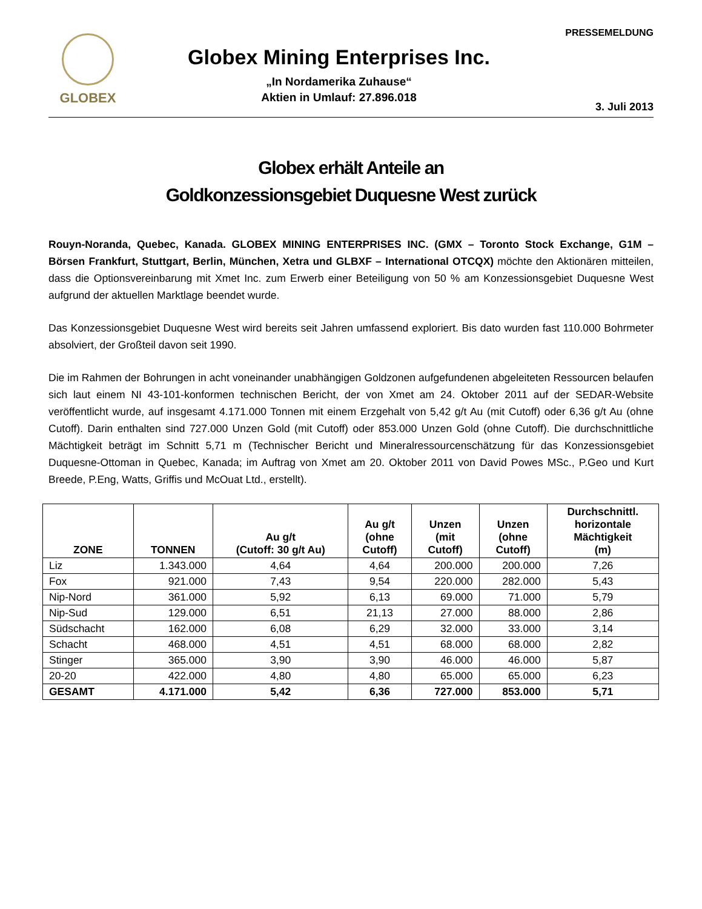GLOBEX
Globex Mining Enterprises Inc.
„In Nordamerika Zuhause“
Aktien in Umlauf: 27.896.018
PRESSEMELDUNG
3. Juli 2013
Globex erhält Anteile an
Goldkonzessionsgebiet Duquesne West zurück
Rouyn-Noranda, Quebec, Kanada. GLOBEX MINING ENTERPRISES INC. (GMX – Toronto Stock Exchange, G1M – Börsen Frankfurt, Stuttgart, Berlin, München, Xetra und GLBXF – International OTCQX) möchte den Aktionären mitteilen, dass die Optionsvereinbarung mit Xmet Inc. zum Erwerb einer Beteiligung von 50 % am Konzessionsgebiet Duquesne West aufgrund der aktuellen Marktlage beendet wurde.
Das Konzessionsgebiet Duquesne West wird bereits seit Jahren umfassend exploriert. Bis dato wurden fast 110.000 Bohrmeter absolviert, der Großteil davon seit 1990.
Die im Rahmen der Bohrungen in acht voneinander unabhängigen Goldzonen aufgefundenen abgeleiteten Ressourcen belaufen sich laut einem NI 43-101-konformen technischen Bericht, der von Xmet am 24. Oktober 2011 auf der SEDAR-Website veröffentlicht wurde, auf insgesamt 4.171.000 Tonnen mit einem Erzgehalt von 5,42 g/t Au (mit Cutoff) oder 6,36 g/t Au (ohne Cutoff). Darin enthalten sind 727.000 Unzen Gold (mit Cutoff) oder 853.000 Unzen Gold (ohne Cutoff). Die durchschnittliche Mächtigkeit beträgt im Schnitt 5,71 m (Technischer Bericht und Mineralressourcenschätzung für das Konzessionsgebiet Duquesne-Ottoman in Quebec, Kanada; im Auftrag von Xmet am 20. Oktober 2011 von David Powes MSc., P.Geo und Kurt Breede, P.Eng, Watts, Griffis und McOuat Ltd., erstellt).
| ZONE | TONNEN | Au g/t (Cutoff: 30 g/t Au) | Au g/t (ohne Cutoff) | Unzen (mit Cutoff) | Unzen (ohne Cutoff) | Durchschnittl. horizontale Mächtigkeit (m) |
| --- | --- | --- | --- | --- | --- | --- |
| Liz | 1.343.000 | 4,64 | 4,64 | 200.000 | 200.000 | 7,26 |
| Fox | 921.000 | 7,43 | 9,54 | 220.000 | 282.000 | 5,43 |
| Nip-Nord | 361.000 | 5,92 | 6,13 | 69.000 | 71.000 | 5,79 |
| Nip-Sud | 129.000 | 6,51 | 21,13 | 27.000 | 88.000 | 2,86 |
| Südschacht | 162.000 | 6,08 | 6,29 | 32.000 | 33.000 | 3,14 |
| Schacht | 468.000 | 4,51 | 4,51 | 68.000 | 68.000 | 2,82 |
| Stinger | 365.000 | 3,90 | 3,90 | 46.000 | 46.000 | 5,87 |
| 20-20 | 422.000 | 4,80 | 4,80 | 65.000 | 65.000 | 6,23 |
| GESAMT | 4.171.000 | 5,42 | 6,36 | 727.000 | 853.000 | 5,71 |